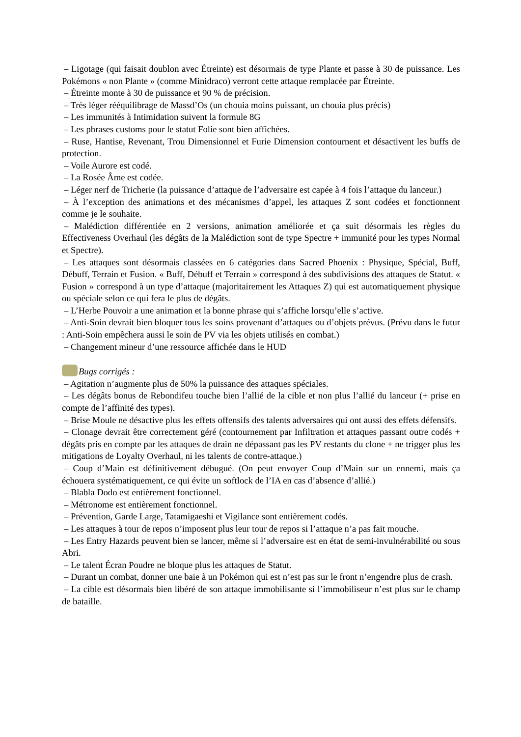– Ligotage (qui faisait doublon avec Étreinte) est désormais de type Plante et passe à 30 de puissance. Les Pokémons « non Plante » (comme Minidraco) verront cette attaque remplacée par Étreinte.
– Étreinte monte à 30 de puissance et 90 % de précision.
– Très léger rééquilibrage de Massd’Os (un chouia moins puissant, un chouia plus précis)
– Les immunités à Intimidation suivent la formule 8G
– Les phrases customs pour le statut Folie sont bien affichées.
– Ruse, Hantise, Revenant, Trou Dimensionnel et Furie Dimension contournent et désactivent les buffs de protection.
– Voile Aurore est codé.
– La Rosée Âme est codée.
– Léger nerf de Tricherie (la puissance d’attaque de l’adversaire est capée à 4 fois l’attaque du lanceur.)
– À l’exception des animations et des mécanismes d’appel, les attaques Z sont codées et fonctionnent comme je le souhaite.
– Malédiction différentiée en 2 versions, animation améliorée et ça suit désormais les règles du Effectiveness Overhaul (les dégâts de la Malédiction sont de type Spectre + immunité pour les types Normal et Spectre).
– Les attaques sont désormais classées en 6 catégories dans Sacred Phoenix : Physique, Spécial, Buff, Débuff, Terrain et Fusion. « Buff, Débuff et Terrain » correspond à des subdivisions des attaques de Statut. « Fusion » correspond à un type d’attaque (majoritairement les Attaques Z) qui est automatiquement physique ou spéciale selon ce qui fera le plus de dégâts.
– L’Herbe Pouvoir a une animation et la bonne phrase qui s’affiche lorsqu’elle s’active.
– Anti-Soin devrait bien bloquer tous les soins provenant d’attaques ou d’objets prévus. (Prévu dans le futur : Anti-Soin empêchera aussi le soin de PV via les objets utilisés en combat.)
– Changement mineur d’une ressource affichée dans le HUD
Bugs corrigés :
– Agitation n’augmente plus de 50% la puissance des attaques spéciales.
– Les dégâts bonus de Rebondifeu touche bien l’allié de la cible et non plus l’allié du lanceur (+ prise en compte de l’affinité des types).
– Brise Moule ne désactive plus les effets offensifs des talents adversaires qui ont aussi des effets défensifs.
– Clonage devrait être correctement géré (contournement par Infiltration et attaques passant outre codés + dégâts pris en compte par les attaques de drain ne dépassant pas les PV restants du clone + ne trigger plus les mitigations de Loyalty Overhaul, ni les talents de contre-attaque.)
– Coup d’Main est définitivement débugué. (On peut envoyer Coup d’Main sur un ennemi, mais ça échouera systématiquement, ce qui évite un softlock de l’IA en cas d’absence d’allié.)
– Blabla Dodo est entièrement fonctionnel.
– Métronome est entièrement fonctionnel.
– Prévention, Garde Large, Tatamigaeshi et Vigilance sont entièrement codés.
– Les attaques à tour de repos n’imposent plus leur tour de repos si l’attaque n’a pas fait mouche.
– Les Entry Hazards peuvent bien se lancer, même si l’adversaire est en état de semi-invulnérabilité ou sous Abri.
– Le talent Écran Poudre ne bloque plus les attaques de Statut.
– Durant un combat, donner une baie à un Pokémon qui est n’est pas sur le front n’engendre plus de crash.
– La cible est désormais bien libéré de son attaque immobilisante si l’immobiliseur n’est plus sur le champ de bataille.